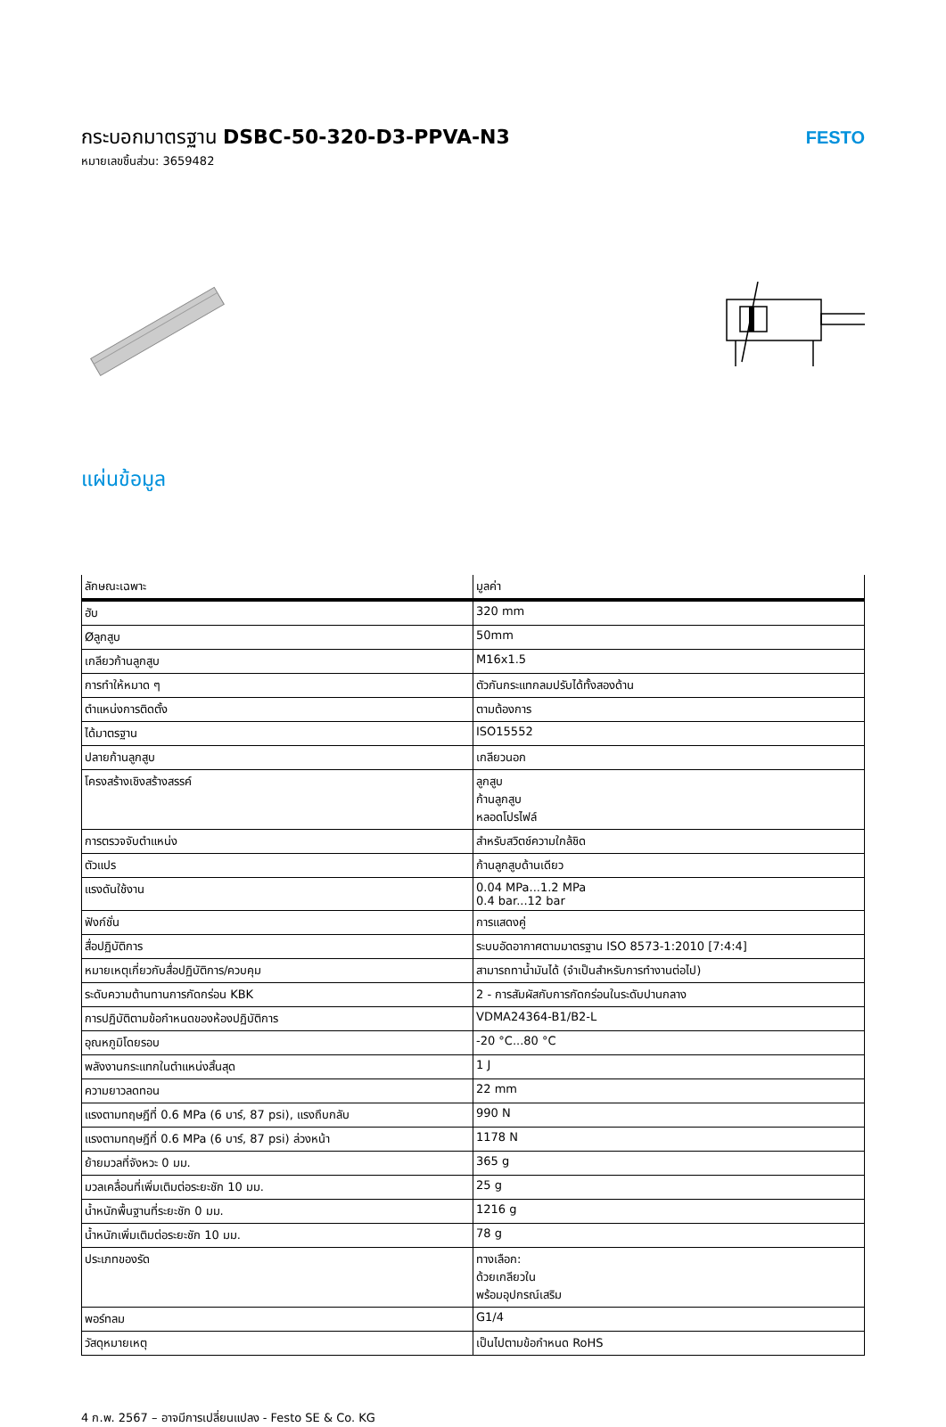กระบอกมาตรฐาน DSBC-50-320-D3-PPVA-N3
หมายเลขชิ้นส่วน: 3659482
FESTO
แผ่นข้อมูล
| ลักษณะเฉพาะ | มูลค่า |
| --- | --- |
| ฮับ | 320 mm |
| Øลูกสูบ | 50mm |
| เกลียวก้านลูกสูบ | M16x1.5 |
| การทำให้หมาด ๆ | ตัวกันกระแทกลมปรับได้ทั้งสองด้าน |
| ตำแหน่งการติดตั้ง | ตามต้องการ |
| ได้มาตรฐาน | ISO15552 |
| ปลายก้านลูกสูบ | เกลียวนอก |
| โครงสร้างเชิงสร้างสรรค์ | ลูกสูบ ก้านลูกสูบ หลอดโปรไฟล์ |
| การตรวจจับตำแหน่ง | สำหรับสวิตช์ความใกล้ชิด |
| ตัวแปร | ก้านลูกสูบด้านเดียว |
| แรงดันใช้งาน | 0.04 MPa...1.2 MPa 0.4 bar...12 bar |
| ฟังก์ชั่น | การแสดงคู่ |
| สื่อปฏิบัติการ | ระบบอัดอากาศตามมาตรฐาน ISO 8573-1:2010 [7:4:4] |
| หมายเหตุเกี่ยวกับสื่อปฏิบัติการ/ควบคุม | สามารถทาน้ำมันได้ (จำเป็นสำหรับการทำงานต่อไป) |
| ระดับความต้านทานการกัดกร่อน KBK | 2 - การสัมผัสกับการกัดกร่อนในระดับปานกลาง |
| การปฏิบัติตามข้อกำหนดของห้องปฏิบัติการ | VDMA24364-B1/B2-L |
| อุณหภูมิโดยรอบ | -20 °C...80 °C |
| พลังงานกระแทกในตำแหน่งสิ้นสุด | 1 J |
| ความยาวลดทอน | 22 mm |
| แรงตามทฤษฎีที่ 0.6 MPa (6 บาร์, 87 psi), แรงถึบกลับ | 990 N |
| แรงตามทฤษฎีที่ 0.6 MPa (6 บาร์, 87 psi) ล่วงหน้า | 1178 N |
| ย้ายมวลที่จังหวะ 0 มม. | 365 g |
| มวลเคลื่อนที่เพิ่มเติมต่อระยะชัก 10 มม. | 25 g |
| น้ำหนักพื้นฐานที่ระยะชัก 0 มม. | 1216 g |
| น้ำหนักเพิ่มเติมต่อระยะชัก 10 มม. | 78 g |
| ประเภทของรัด | ทางเลือก: ด้วยเกลียวใน พร้อมอุปกรณ์เสริม |
| พอร์ทลม | G1/4 |
| วัสดุหมายเหตุ | เป็นไปตามข้อกำหนด RoHS |
4 ก.พ. 2567 – อาจมีการเปลี่ยนแปลง - Festo SE & Co. KG